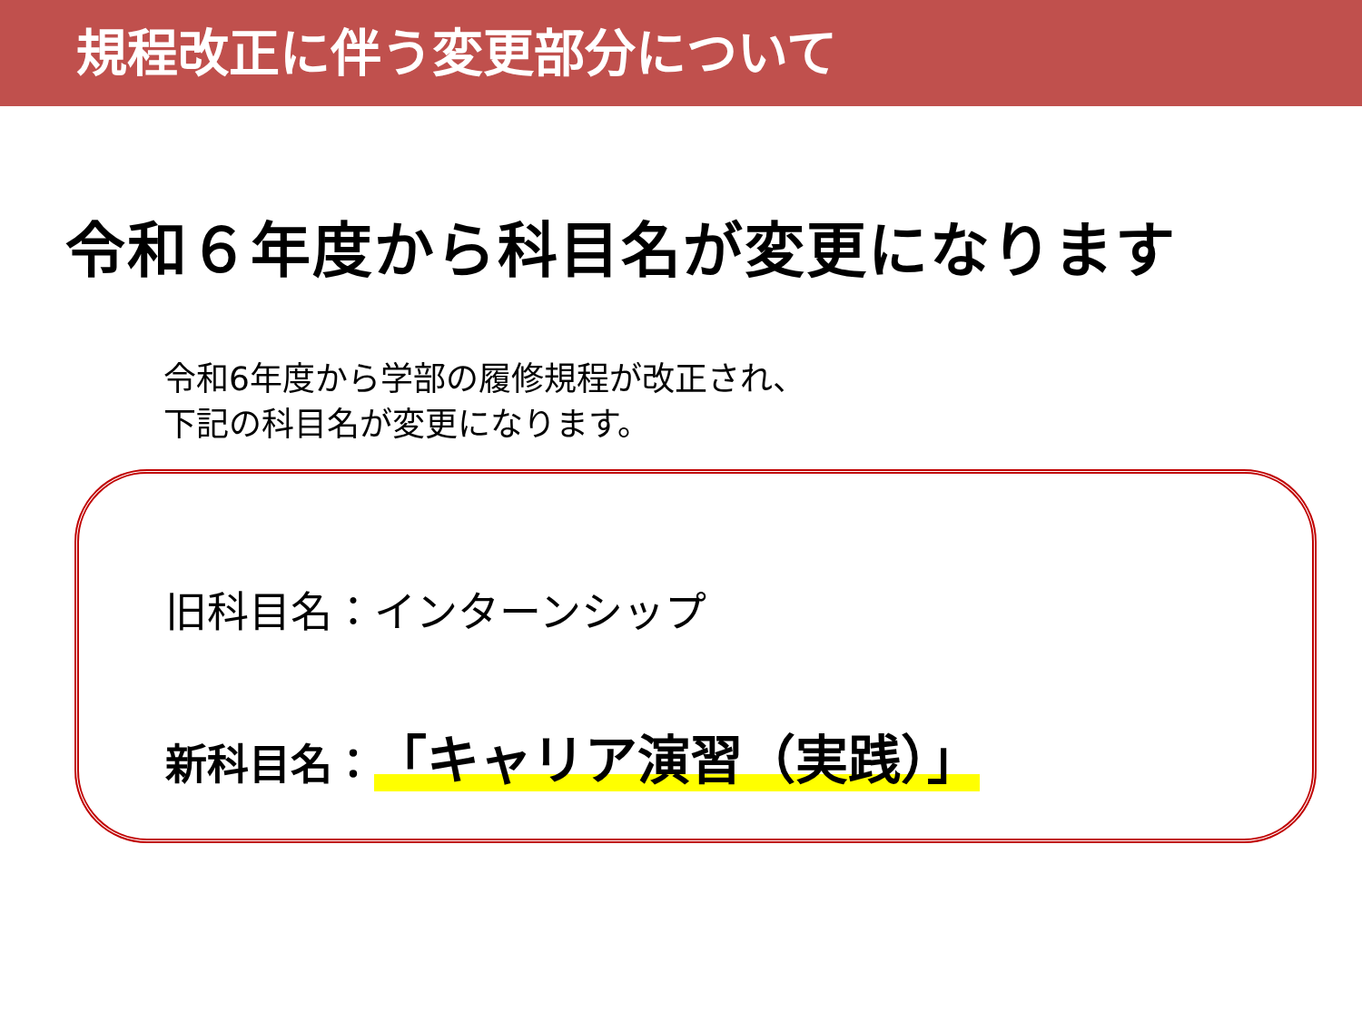規程改正に伴う変更部分について
令和６年度から科目名が変更になります
令和6年度から学部の履修規程が改正され、
下記の科目名が変更になります。
旧科目名：インターンシップ
新科目名：「キャリア演習（実践）」